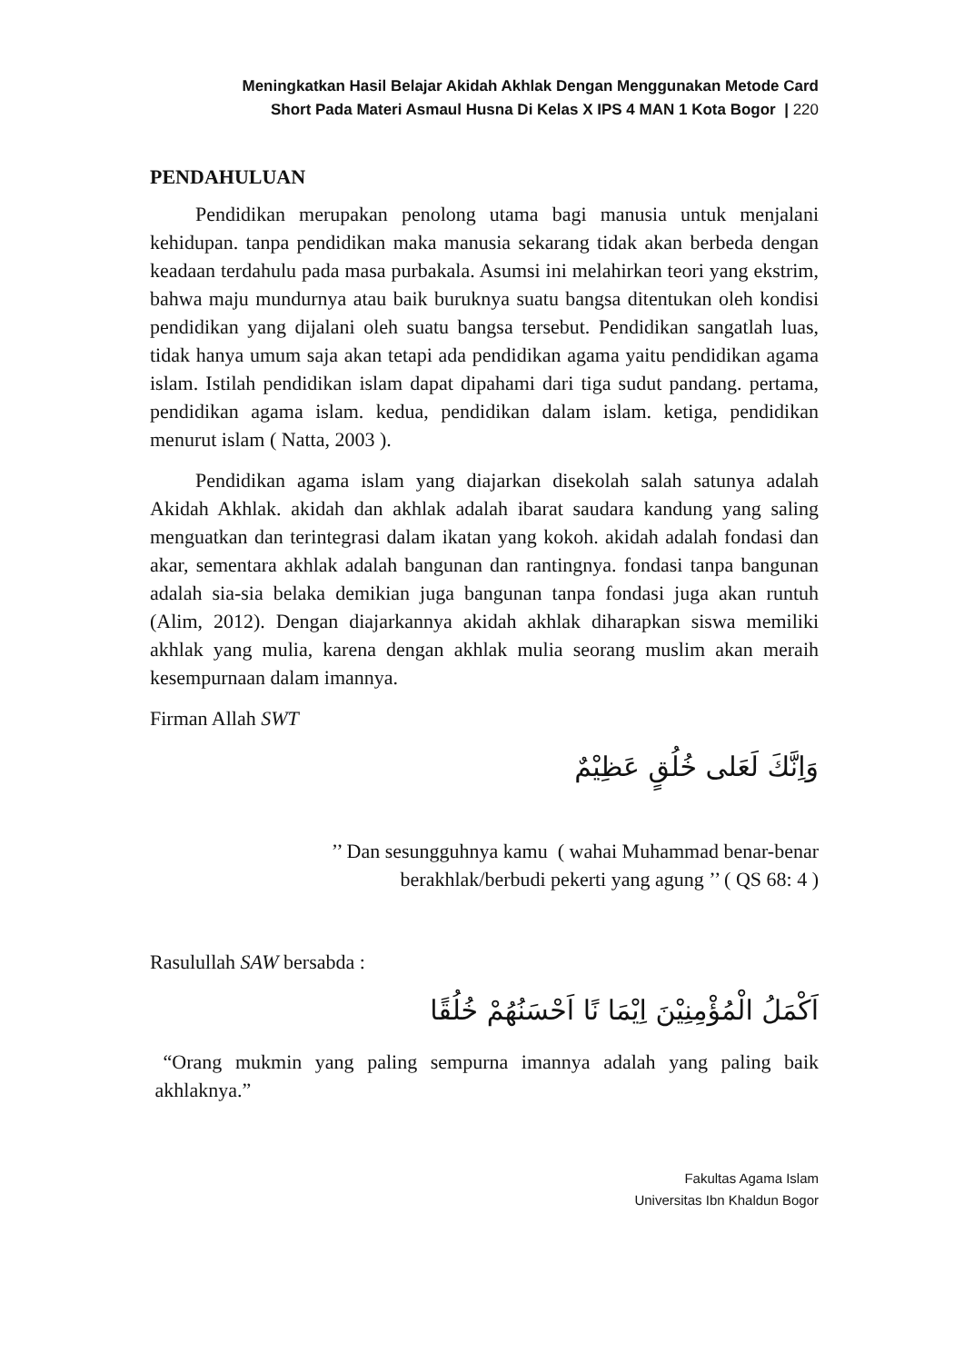Meningkatkan Hasil Belajar Akidah Akhlak Dengan Menggunakan Metode Card
Short Pada Materi Asmaul Husna Di Kelas X IPS 4 MAN 1 Kota Bogor | 220
PENDAHULUAN
Pendidikan merupakan penolong utama bagi manusia untuk menjalani kehidupan. tanpa pendidikan maka manusia sekarang tidak akan berbeda dengan keadaan terdahulu pada masa purbakala. Asumsi ini melahirkan teori yang ekstrim, bahwa maju mundurnya atau baik buruknya suatu bangsa ditentukan oleh kondisi pendidikan yang dijalani oleh suatu bangsa tersebut. Pendidikan sangatlah luas, tidak hanya umum saja akan tetapi ada pendidikan agama yaitu pendidikan agama islam. Istilah pendidikan islam dapat dipahami dari tiga sudut pandang. pertama, pendidikan agama islam. kedua, pendidikan dalam islam. ketiga, pendidikan menurut islam ( Natta, 2003 ).
Pendidikan agama islam yang diajarkan disekolah salah satunya adalah Akidah Akhlak. akidah dan akhlak adalah ibarat saudara kandung yang saling menguatkan dan terintegrasi dalam ikatan yang kokoh. akidah adalah fondasi dan akar, sementara akhlak adalah bangunan dan rantingnya. fondasi tanpa bangunan adalah sia-sia belaka demikian juga bangunan tanpa fondasi juga akan runtuh (Alim, 2012). Dengan diajarkannya akidah akhlak diharapkan siswa memiliki akhlak yang mulia, karena dengan akhlak mulia seorang muslim akan meraih kesempurnaan dalam imannya.
Firman Allah SWT
وَاِنَّكَ لَعَلى خُلُقٍ عَظِيْمٌ
’’ Dan sesungguhnya kamu ( wahai Muhammad benar-benar
berakhlak/berbudi pekerti yang agung ’’ ( QS 68: 4 )
Rasulullah SAW bersabda :
اَكْمَلُ الْمُؤْمِنِيْنَ اِيْمَا نًا اَحْسَنُهُمْ خُلُقًا
“Orang mukmin yang paling sempurna imannya adalah yang paling baik akhlaknya.”
Fakultas Agama Islam
Universitas Ibn Khaldun Bogor